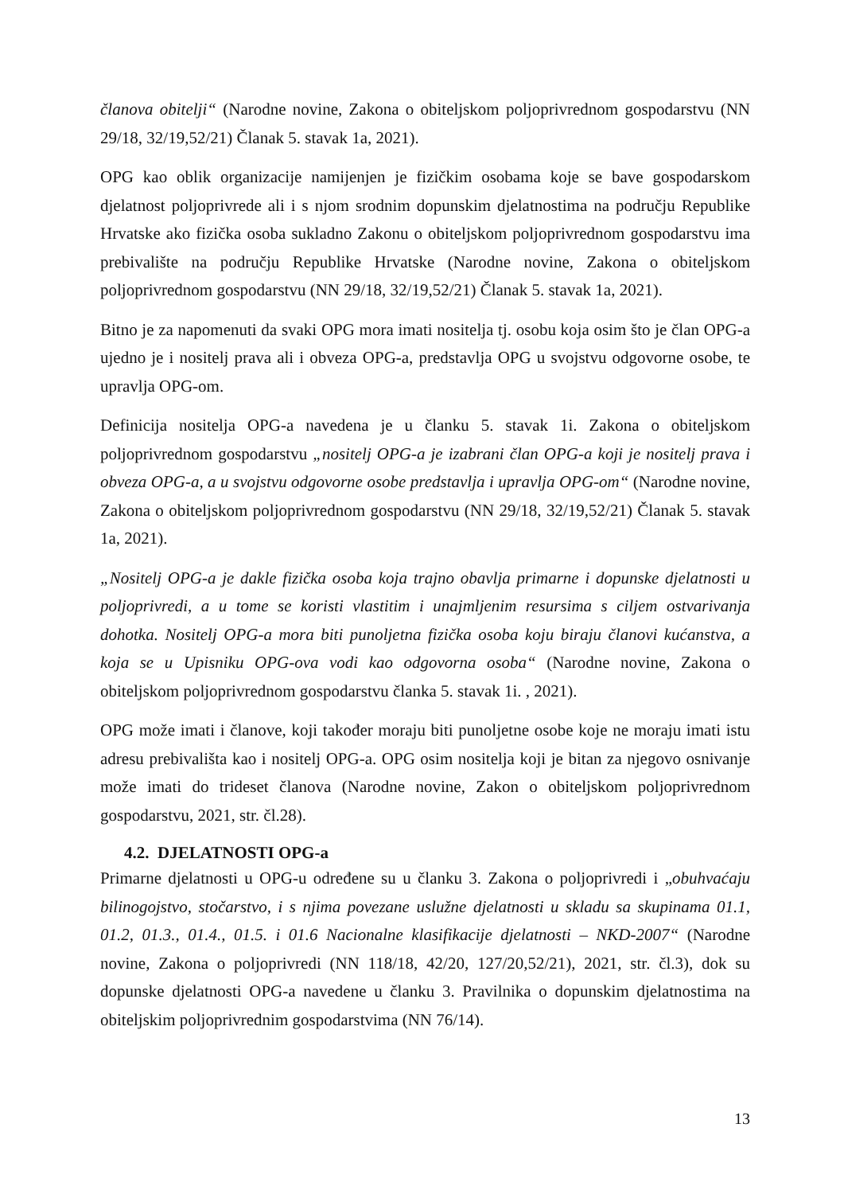članova obitelji“ (Narodne novine, Zakona o obiteljskom poljoprivrednom gospodarstvu (NN 29/18, 32/19,52/21) Članak 5. stavak 1a, 2021).
OPG kao oblik organizacije namijenjen je fizičkim osobama koje se bave gospodarskom djelatnost poljoprivrede ali i s njom srodnim dopunskim djelatnostima na području Republike Hrvatske ako fizička osoba sukladno Zakonu o obiteljskom poljoprivrednom gospodarstvu ima prebivalište na području Republike Hrvatske (Narodne novine, Zakona o obiteljskom poljoprivrednom gospodarstvu (NN 29/18, 32/19,52/21) Članak 5. stavak 1a, 2021).
Bitno je za napomenuti da svaki OPG mora imati nositelja tj. osobu koja osim što je član OPG-a ujedno je i nositelj prava ali i obveza OPG-a, predstavlja OPG u svojstvu odgovorne osobe, te upravlja OPG-om.
Definicija nositelja OPG-a navedena je u članku 5. stavak 1i. Zakona o obiteljskom poljoprivrednom gospodarstvu „nositelj OPG-a je izabrani član OPG-a koji je nositelj prava i obveza OPG-a, a u svojstvu odgovorne osobe predstavlja i upravlja OPG-om“ (Narodne novine, Zakona o obiteljskom poljoprivrednom gospodarstvu (NN 29/18, 32/19,52/21) Članak 5. stavak 1a, 2021).
„Nositelj OPG-a je dakle fizička osoba koja trajno obavlja primarne i dopunske djelatnosti u poljoprivredi, a u tome se koristi vlastitim i unajmljenim resursima s ciljem ostvarivanja dohotka. Nositelj OPG-a mora biti punoljetna fizička osoba koju biraju članovi kućanstva, a koja se u Upisniku OPG-ova vodi kao odgovorna osoba“ (Narodne novine, Zakona o obiteljskom poljoprivrednom gospodarstvu članka 5. stavak 1i. , 2021).
OPG može imati i članove, koji također moraju biti punoljetne osobe koje ne moraju imati istu adresu prebivališta kao i nositelj OPG-a. OPG osim nositelja koji je bitan za njegovo osnivanje može imati do trideset članova (Narodne novine, Zakon o obiteljskom poljoprivrednom gospodarstvu, 2021, str. čl.28).
4.2. DJELATNOSTI OPG-a
Primarne djelatnosti u OPG-u određene su u članku 3. Zakona o poljoprivredi i „obuhvaćaju bilinogojstvo, stočarstvo, i s njima povezane uslužne djelatnosti u skladu sa skupinama 01.1, 01.2, 01.3., 01.4., 01.5. i 01.6 Nacionalne klasifikacije djelatnosti – NKD-2007“ (Narodne novine, Zakona o poljoprivredi (NN 118/18, 42/20, 127/20,52/21), 2021, str. čl.3), dok su dopunske djelatnosti OPG-a navedene u članku 3. Pravilnika o dopunskim djelatnostima na obiteljskim poljoprivrednim gospodarstvima (NN 76/14).
13